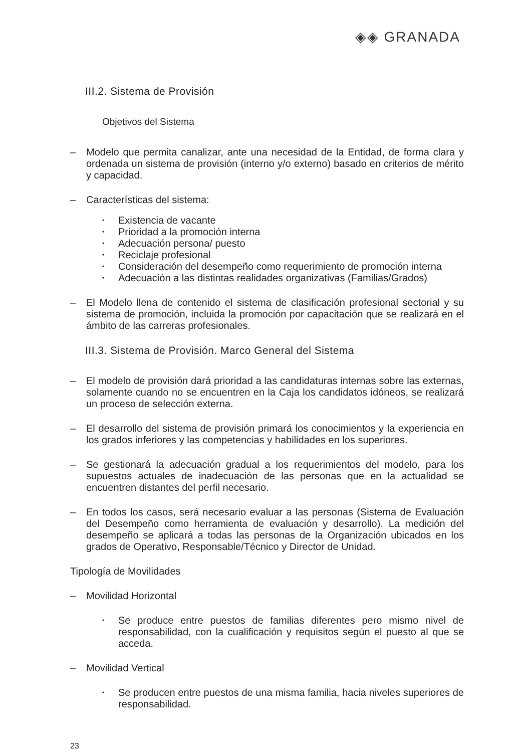◈◈ GRANADA
III.2. Sistema de Provisión
Objetivos del Sistema
– Modelo que permita canalizar, ante una necesidad de la Entidad, de forma clara y ordenada un sistema de provisión (interno y/o externo) basado en criterios de mérito y capacidad.
– Características del sistema:
• Existencia de vacante
• Prioridad a la promoción interna
• Adecuación persona/ puesto
• Reciclaje profesional
• Consideración del desempeño como requerimiento de promoción interna
• Adecuación a las distintas realidades organizativas (Familias/Grados)
– El Modelo llena de contenido el sistema de clasificación profesional sectorial y su sistema de promoción, incluida la promoción por capacitación que se realizará en el ámbito de las carreras profesionales.
III.3. Sistema de Provisión. Marco General del Sistema
– El modelo de provisión dará prioridad a las candidaturas internas sobre las externas, solamente cuando no se encuentren en la Caja los candidatos idóneos, se realizará un proceso de selección externa.
– El desarrollo del sistema de provisión primará los conocimientos y la experiencia en los grados inferiores y las competencias y habilidades en los superiores.
– Se gestionará la adecuación gradual a los requerimientos del modelo, para los supuestos actuales de inadecuación de las personas que en la actualidad se encuentren distantes del perfil necesario.
– En todos los casos, será necesario evaluar a las personas (Sistema de Evaluación del Desempeño como herramienta de evaluación y desarrollo). La medición del desempeño se aplicará a todas las personas de la Organización ubicados en los grados de Operativo, Responsable/Técnico y Director de Unidad.
Tipología de Movilidades
– Movilidad Horizontal
• Se produce entre puestos de familias diferentes pero mismo nivel de responsabilidad, con la cualificación y requisitos según el puesto al que se acceda.
– Movilidad Vertical
• Se producen entre puestos de una misma familia, hacia niveles superiores de responsabilidad.
23